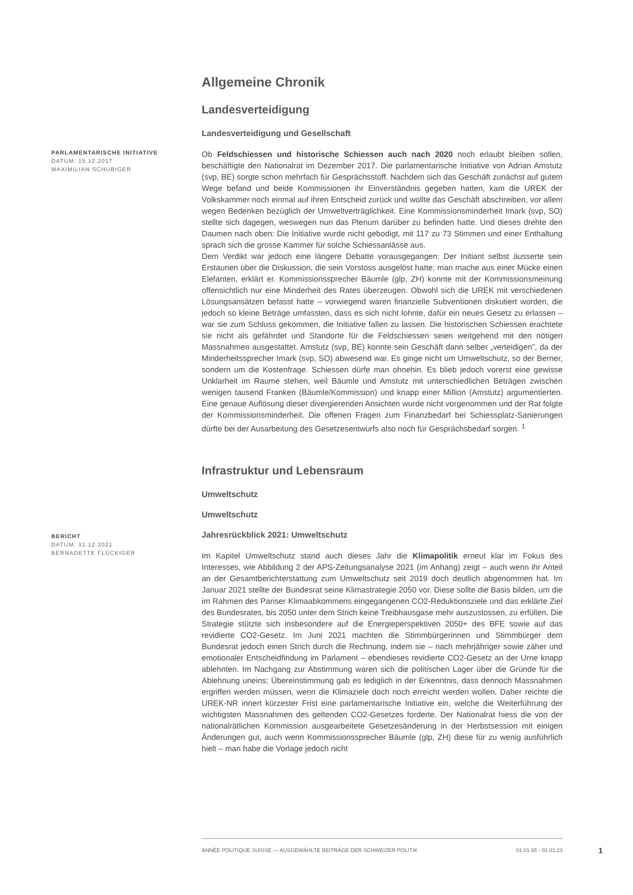Allgemeine Chronik
Landesverteidigung
Landesverteidigung und Gesellschaft
PARLAMENTARISCHE INITIATIVE
DATUM: 15.12.2017
MAXIMILIAN SCHUBIGER
Ob Feldschiessen und historische Schiessen auch nach 2020 noch erlaubt bleiben sollen, beschäftigte den Nationalrat im Dezember 2017. Die parlamentarische Initiative von Adrian Amstutz (svp, BE) sorgte schon mehrfach für Gesprächsstoff. Nachdem sich das Geschäft zunächst auf gutem Wege befand und beide Kommissionen ihr Einverständnis gegeben hatten, kam die UREK der Volkskammer noch einmal auf ihren Entscheid zurück und wollte das Geschäft abschreiben, vor allem wegen Bedenken bezüglich der Umweltverträglichkeit. Eine Kommissionsminderheit Imark (svp, SO) stellte sich dagegen, weswegen nun das Plenum darüber zu befinden hatte. Und dieses drehte den Daumen nach oben: Die Initiative wurde nicht gebodigt, mit 117 zu 73 Stimmen und einer Enthaltung sprach sich die grosse Kammer für solche Schiessanlässe aus.
Dem Verdikt war jedoch eine längere Debatte vorausgegangen: Der Initiant selbst äusserte sein Erstaunen über die Diskussion, die sein Vorstoss ausgelöst hatte; man mache aus einer Mücke einen Elefanten, erklärt er. Kommissionssprecher Bäumle (glp, ZH) konnte mit der Kommissionsmeinung offensichtlich nur eine Minderheit des Rates überzeugen. Obwohl sich die UREK mit verschiedenen Lösungsansätzen befasst hatte – vorwiegend waren finanzielle Subventionen diskutiert worden, die jedoch so kleine Beträge umfassten, dass es sich nicht lohnte, dafür ein neues Gesetz zu erlassen – war sie zum Schluss gekommen, die Initiative fallen zu lassen. Die historischen Schiessen erachtete sie nicht als gefährdet und Standorte für die Feldschiessen seien weitgehend mit den nötigen Massnahmen ausgestattet. Amstutz (svp, BE) konnte sein Geschäft dann selber „verteidigen”, da der Minderheitssprecher Imark (svp, SO) abwesend war. Es ginge nicht um Umweltschutz, so der Berner, sondern um die Kostenfrage. Schiessen dürfe man ohnehin. Es blieb jedoch vorerst eine gewisse Unklarheit im Raume stehen, weil Bäumle und Amstutz mit unterschiedlichen Beträgen zwischen wenigen tausend Franken (Bäumle/Kommission) und knapp einer Million (Amstutz) argumentierten. Eine genaue Auflösung dieser divergierenden Ansichten wurde nicht vorgenommen und der Rat folgte der Kommissionsminderheit. Die offenen Fragen zum Finanzbedarf bei Schiessplatz-Sanierungen dürfte bei der Ausarbeitung des Gesetzesentwurfs also noch für Gesprächsbedarf sorgen. <sup>1</sup>
Infrastruktur und Lebensraum
Umweltschutz
Umweltschutz
Jahresrückblick 2021: Umweltschutz
BERICHT
DATUM: 31.12.2021
BERNADETTE FLÜCKIGER
Im Kapitel Umweltschutz stand auch dieses Jahr die Klimapolitik erneut klar im Fokus des Interesses, wie Abbildung 2 der APS-Zeitungsanalyse 2021 (im Anhang) zeigt – auch wenn ihr Anteil an der Gesamtberichterstattung zum Umweltschutz seit 2019 doch deutlich abgenommen hat. Im Januar 2021 stellte der Bundesrat seine Klimastrategie 2050 vor. Diese sollte die Basis bilden, um die im Rahmen des Pariser Klimaabkommens eingegangenen CO2-Reduktionsziele und das erklärte Ziel des Bundesrates, bis 2050 unter dem Strich keine Treibhausgase mehr auszustossen, zu erfüllen. Die Strategie stützte sich insbesondere auf die Energieperspektiven 2050+ des BFE sowie auf das revidierte CO2-Gesetz. Im Juni 2021 machten die Stimmbürgerinnen und Stimmbürger dem Bundesrat jedoch einen Strich durch die Rechnung, indem sie – nach mehrjähriger sowie zäher und emotionaler Entscheidfindung im Parlament – ebendieses revidierte CO2-Gesetz an der Urne knapp ablehnten. Im Nachgang zur Abstimmung waren sich die politischen Lager über die Gründe für die Ablehnung uneins; Übereinstimmung gab es lediglich in der Erkenntnis, dass dennoch Massnahmen ergriffen werden müssen, wenn die Klimaziele doch noch erreicht werden wollen. Daher reichte die UREK-NR innert kürzester Frist eine parlamentarische Initiative ein, welche die Weiterführung der wichtigsten Massnahmen des geltenden CO2-Gesetzes forderte. Der Nationalrat hiess die von der nationalrätlichen Kommission ausgearbeitete Gesetzesänderung in der Herbstsession mit einigen Änderungen gut, auch wenn Kommissionssprecher Bäumle (glp, ZH) diese für zu wenig ausführlich hielt – man habe die Vorlage jedoch nicht
ANNÉE POLITIQUE SUISSE — AUSGEWÄHLTE BEITRÄGE DER SCHWEIZER POLITIK 01.01.65 - 01.01.23
1